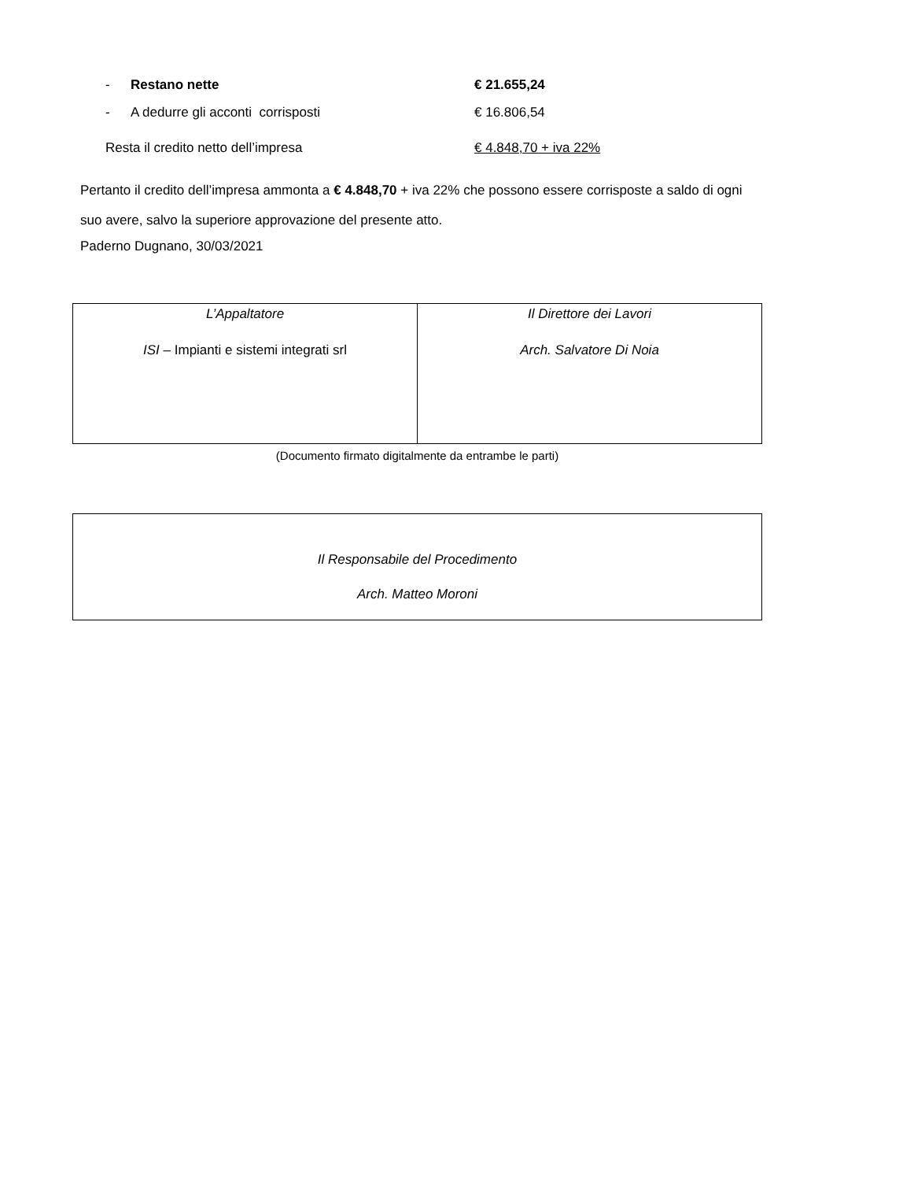- Restano nette € 21.655,24
- A dedurre gli acconti corrisposti € 16.806,54
Resta il credito netto dell’impresa € 4.848,70 + iva 22%
Pertanto il credito dell’impresa ammonta a € 4.848,70 + iva 22% che possono essere corrisposte a saldo di ogni suo avere, salvo la superiore approvazione del presente atto.
Paderno Dugnano, 30/03/2021
| L’Appaltatore ISI – Impianti e sistemi integrati srl | Il Direttore dei Lavori Arch. Salvatore Di Noia |
(Documento firmato digitalmente da entrambe le parti)
| Il Responsabile del Procedimento Arch. Matteo Moroni |